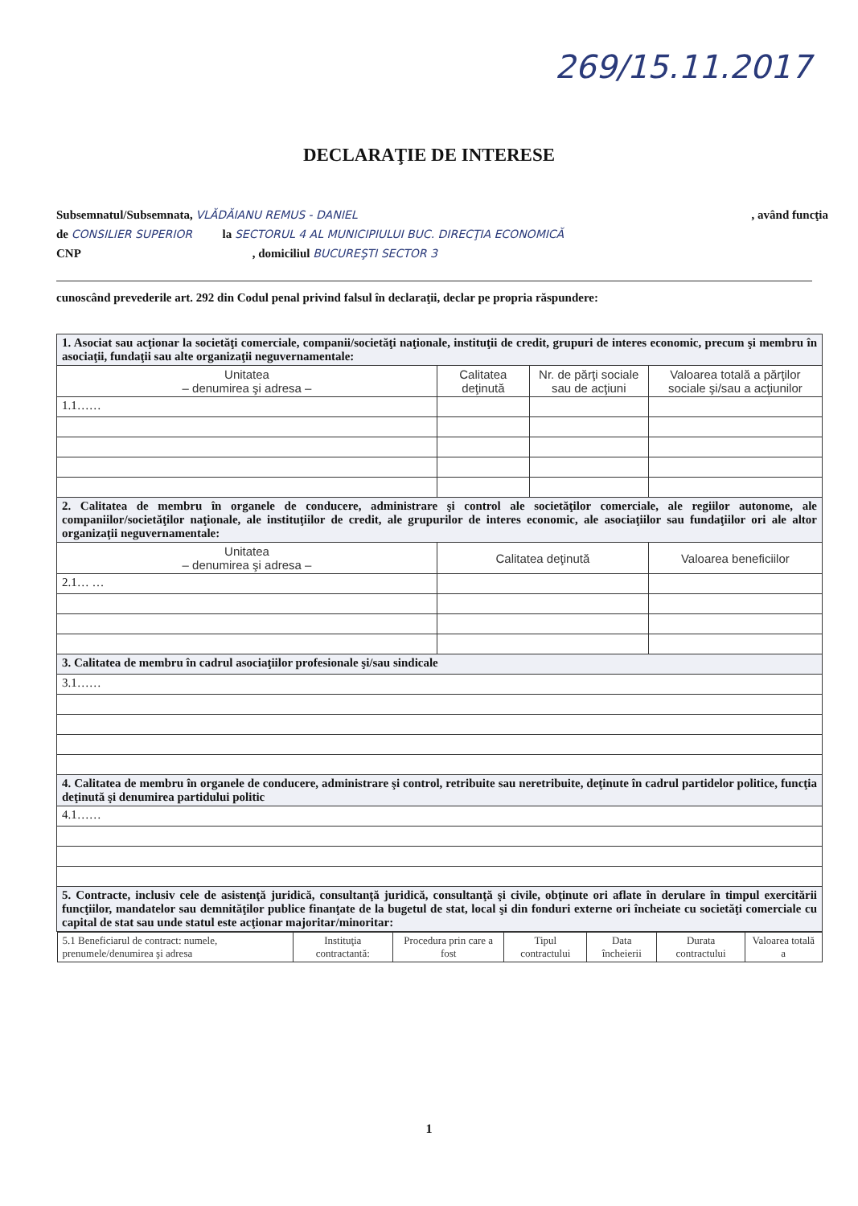269/15.11.2017
DECLARAŢIE DE INTERESE
Subsemnatul/Subsemnata, VLĂDĂIANU REMUS - DANIEL, având funcţia
de CONSILIER SUPERIOR la SECTORUL 4 AL MUNICIPIULUI BUC. DIRECŢIA ECONOMICĂ
CNP , domiciliul BUCUREŞTI SECTOR 3
cunoscând prevederile art. 292 din Codul penal privind falsul în declaraţii, declar pe propria răspundere:
| 1. Asociat sau acţionar la societăţi comerciale, companii/societăţi naţionale, instituţii de credit, grupuri de interes economic, precum şi membru în asociaţii, fundaţii sau alte organizaţii neguvernamentale: | | | |
| Unitatea – denumirea şi adresa – | Calitatea deţinută | Nr. de părţi sociale sau de acţiuni | Valoarea totală a părţilor sociale şi/sau a acţiunilor |
| 1.1…… | | | |
| 2. Calitatea de membru în organele de conducere, administrare şi control ale societăţilor comerciale, ale regiilor autonome, ale companiilor/societăţilor naţionale, ale instituţiilor de credit, ale grupurilor de interes economic, ale asociaţiilor sau fundaţiilor ori ale altor organizaţii neguvernamentale: | | | |
| Unitatea – denumirea şi adresa – | Calitatea deţinută | | Valoarea beneficiilor |
| 2.1… … | | | |
| 3. Calitatea de membru în cadrul asociaţiilor profesionale şi/sau sindicale | | | |
| 3.1…… | | | |
| 4. Calitatea de membru în organele de conducere, administrare şi control, retribuite sau neretribuite, deţinute în cadrul partidelor politice, funcţia deţinută şi denumirea partidului politic | | | |
| 4.1…… | | | |
| 5. Contracte, inclusiv cele de asistenţă juridică, consultanţă juridică, consultanţă şi civile, obţinute ori aflate în derulare în timpul exercitării funcţiilor, mandatelor sau demnităţilor publice finanţate de la bugetul de stat, local şi din fonduri externe ori încheiate cu societăţi comerciale cu capital de stat sau unde statul este acţionar majoritar/minoritar: | | | |
| / 5.1 Beneficiarul de contract: numele, prenumele/denumirea şi adresa / Instituţia contractantă: / Procedura prin care a fost / Tipul contractului / Data încheierii / Durata contractului / Valoarea totală a / / --- / --- / --- / --- / --- / --- / --- / | | | |
1